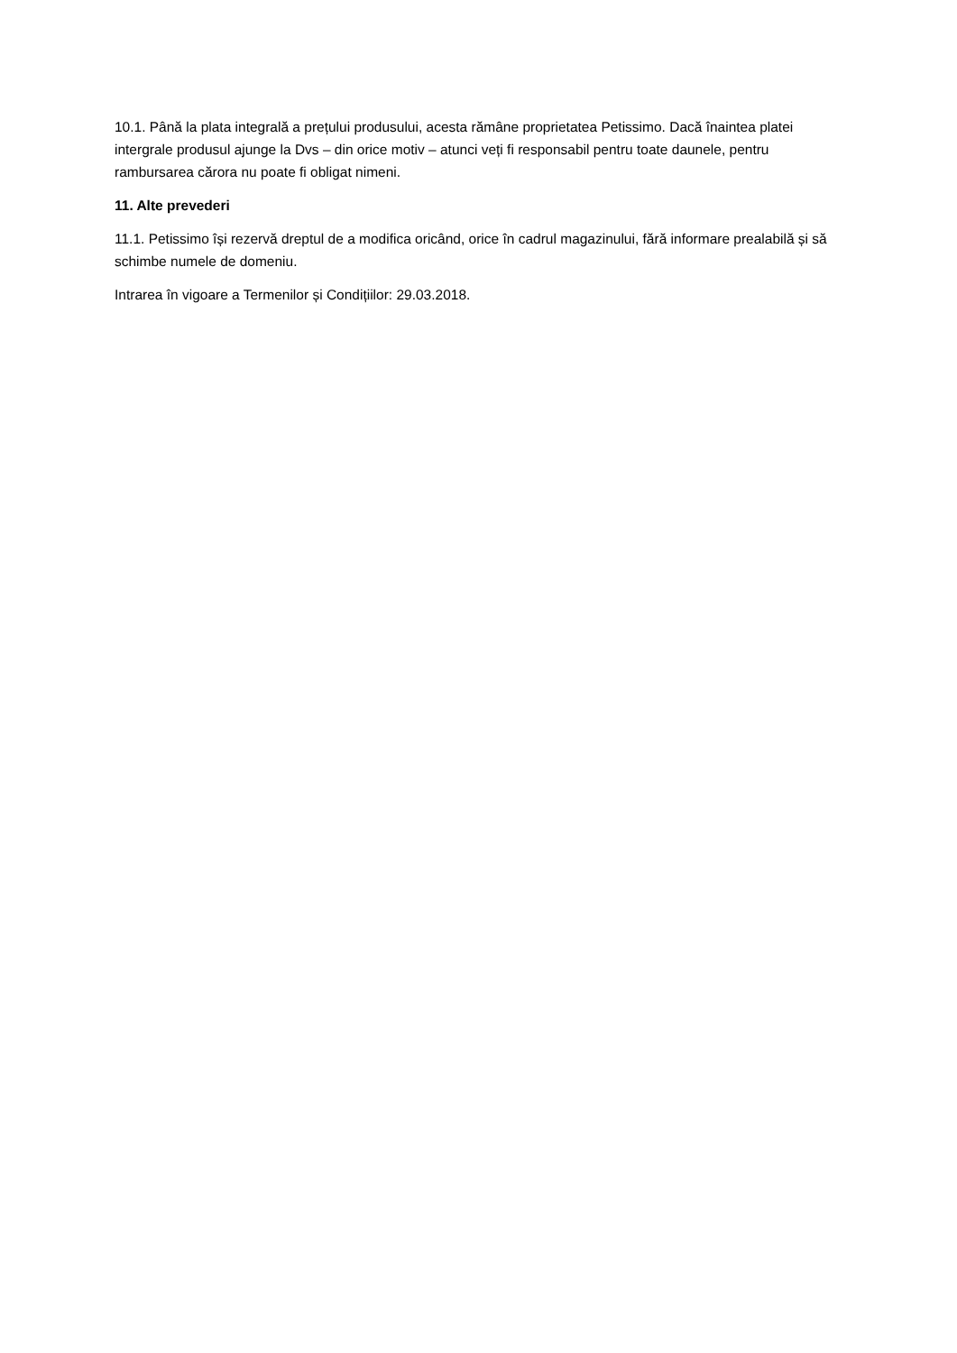10.1. Până la plata integrală a prețului produsului, acesta rămâne proprietatea Petissimo. Dacă înaintea platei intergrale produsul ajunge la Dvs – din orice motiv – atunci veți fi responsabil pentru toate daunele, pentru rambursarea cărora nu poate fi obligat nimeni.
11. Alte prevederi
11.1. Petissimo își rezervă dreptul de a modifica oricând, orice în cadrul magazinului, fără informare prealabilă și să schimbe numele de domeniu.
Intrarea în vigoare a Termenilor și Condițiilor: 29.03.2018.